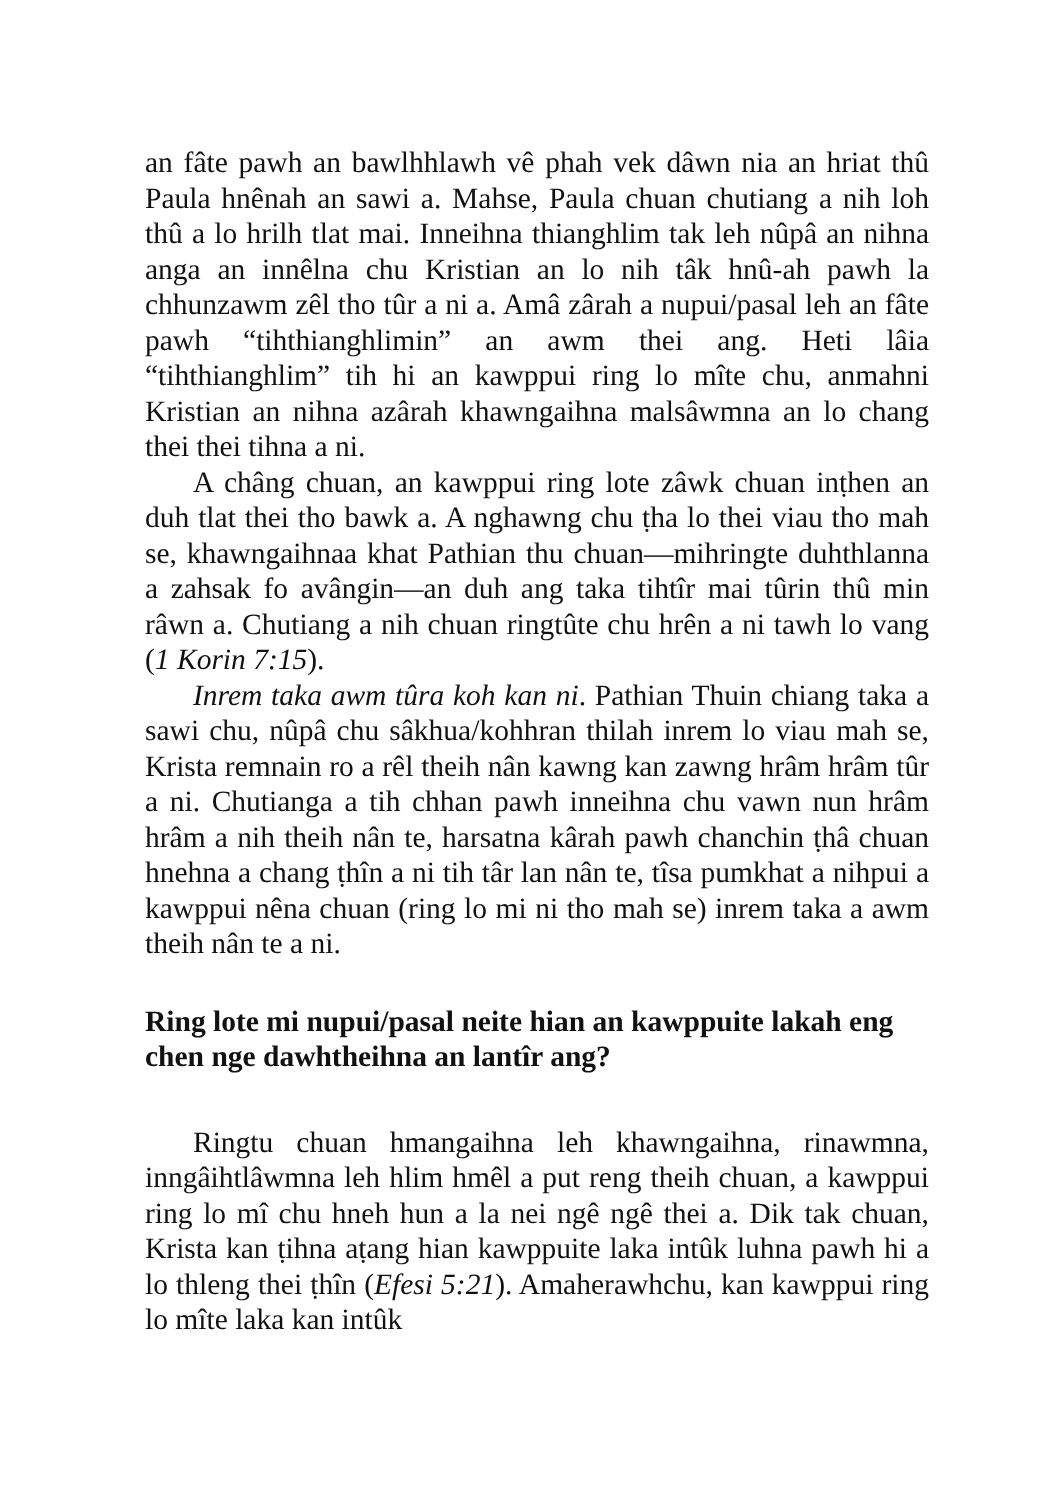an fâte pawh an bawlhhlawh vê phah vek dâwn nia an hriat thû Paula hnênah an sawi a. Mahse, Paula chuan chutiang a nih loh thû a lo hrilh tlat mai. Inneihna thianghlim tak leh nûpâ an nihna anga an innêlna chu Kristian an lo nih tâk hnû-ah pawh la chhunzawm zêl tho tûr a ni a. Amâ zârah a nupui/pasal leh an fâte pawh “tihthianghlimin” an awm thei ang. Heti lâia “tihthianghlim” tih hi an kawppui ring lo mîte chu, anmahni Kristian an nihna azârah khawngaihna malsâwmna an lo chang thei thei tihna a ni.
A châng chuan, an kawppui ring lote zâwk chuan inṭhen an duh tlat thei tho bawk a. A nghawng chu ṭha lo thei viau tho mah se, khawngaihnaa khat Pathian thu chuan—mihringte duhthlanna a zahsak fo avângin—an duh ang taka tihtîr mai tûrin thû min râwn a. Chutiang a nih chuan ringtûte chu hrên a ni tawh lo vang (1 Korin 7:15).
Inrem taka awm tûra koh kan ni. Pathian Thuin chiang taka a sawi chu, nûpâ chu sâkhua/kohhran thilah inrem lo viau mah se, Krista remnain ro a rêl theih nân kawng kan zawng hrâm hrâm tûr a ni. Chutianga a tih chhan pawh inneihna chu vawn nun hrâm hrâm a nih theih nân te, harsatna kârah pawh chanchin ṭhâ chuan hnehna a chang ṭhîn a ni tih târ lan nân te, tîsa pumkhat a nihpui a kawppui nêna chuan (ring lo mi ni tho mah se) inrem taka a awm theih nân te a ni.
Ring lote mi nupui/pasal neite hian an kawppuite lakah eng chen nge dawhtheihna an lantîr ang?
Ringtu chuan hmangaihna leh khawngaihna, rinawmna, inngâihtlâwmna leh hlim hmêl a put reng theih chuan, a kawppui ring lo mî chu hneh hun a la nei ngê ngê thei a. Dik tak chuan, Krista kan ṭihna aṭang hian kawppuite laka intûk luhna pawh hi a lo thleng thei ṭhîn (Efesi 5:21). Amaherawhchu, kan kawppui ring lo mîte laka kan intûk